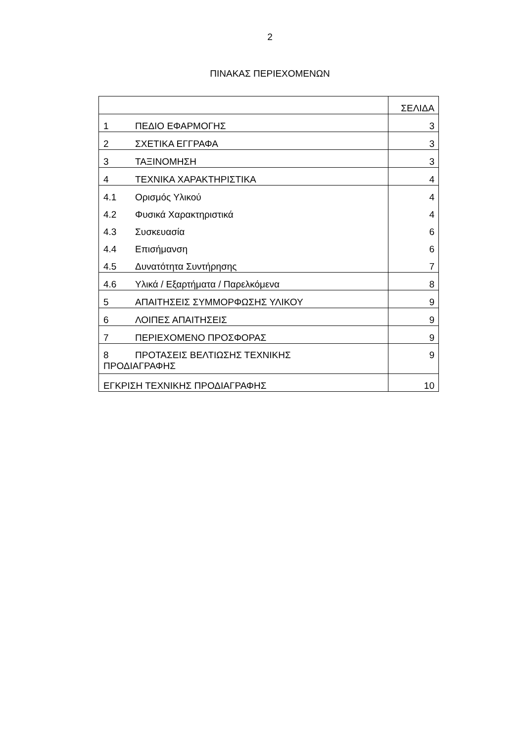2
ΠΙΝΑΚΑΣ ΠΕΡΙΕΧΟΜΕΝΩΝ
| | ΣΕΛΙΔΑ |
| 1 ΠΕΔΙΟ ΕΦΑΡΜΟΓΗΣ | 3 |
| 2 ΣΧΕΤΙΚΑ ΕΓΓΡΑΦΑ | 3 |
| 3 ΤΑΞΙΝΟΜΗΣΗ | 3 |
| 4 ΤΕΧΝΙΚΑ ΧΑΡΑΚΤΗΡΙΣΤΙΚΑ | 4 |
| 4.1 Ορισμός Υλικού | 4 |
| 4.2 Φυσικά Χαρακτηριστικά | 4 |
| 4.3 Συσκευασία | 6 |
| 4.4 Επισήμανση | 6 |
| 4.5 Δυνατότητα Συντήρησης | 7 |
| 4.6 Υλικά / Εξαρτήματα / Παρελκόμενα | 8 |
| 5 ΑΠΑΙΤΗΣΕΙΣ ΣΥΜΜΟΡΦΩΣΗΣ ΥΛΙΚΟΥ | 9 |
| 6 ΛΟΙΠΕΣ ΑΠΑΙΤΗΣΕΙΣ | 9 |
| 7 ΠΕΡΙΕΧΟΜΕΝΟ ΠΡΟΣΦΟΡΑΣ | 9 |
| 8 ΠΡΟΤΑΣΕΙΣ ΒΕΛΤΙΩΣΗΣ ΤΕΧΝΙΚΗΣ ΠΡΟΔΙΑΓΡΑΦΗΣ | 9 |
| ΕΓΚΡΙΣΗ ΤΕΧΝΙΚΗΣ ΠΡΟΔΙΑΓΡΑΦΗΣ | 10 |